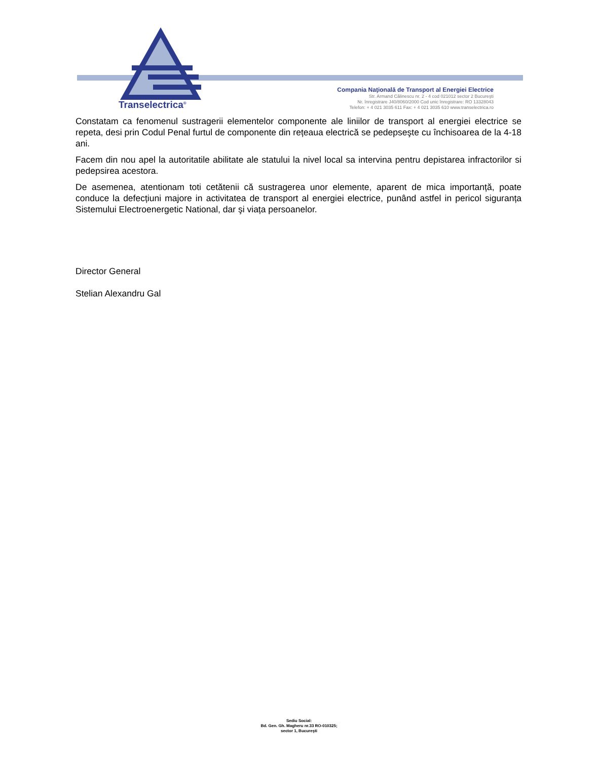Transelectrica<sup>®</sup>
Compania Naţională de Transport al Energiei Electrice
Str. Armand Călinescu nr. 2 - 4 cod 021012 sector 2 Bucureşti
Nr. înregistrare J40/8060/2000 Cod unic înregistrare: RO 13328043
Telefon: + 4 021 3035 611 Fax: + 4 021 3035 610 www.transelectrica.ro
Constatam ca fenomenul sustragerii elementelor componente ale liniilor de transport al energiei electrice se repeta, desi prin Codul Penal furtul de componente din rețeaua electrică se pedepseşte cu închisoarea de la 4-18 ani.
Facem din nou apel la autoritatile abilitate ale statului la nivel local sa intervina pentru depistarea infractorilor si pedepsirea acestora.
De asemenea, atentionam toti cetătenii că sustragerea unor elemente, aparent de mica importanță, poate conduce la defecțiuni majore in activitatea de transport al energiei electrice, punând astfel in pericol siguranța Sistemului Electroenergetic National, dar şi viața persoanelor.
Director General
Stelian Alexandru Gal
Sediu Social:
Bd. Gen. Gh. Magheru nr.33 RO-010325;
sector 1, Bucureşti